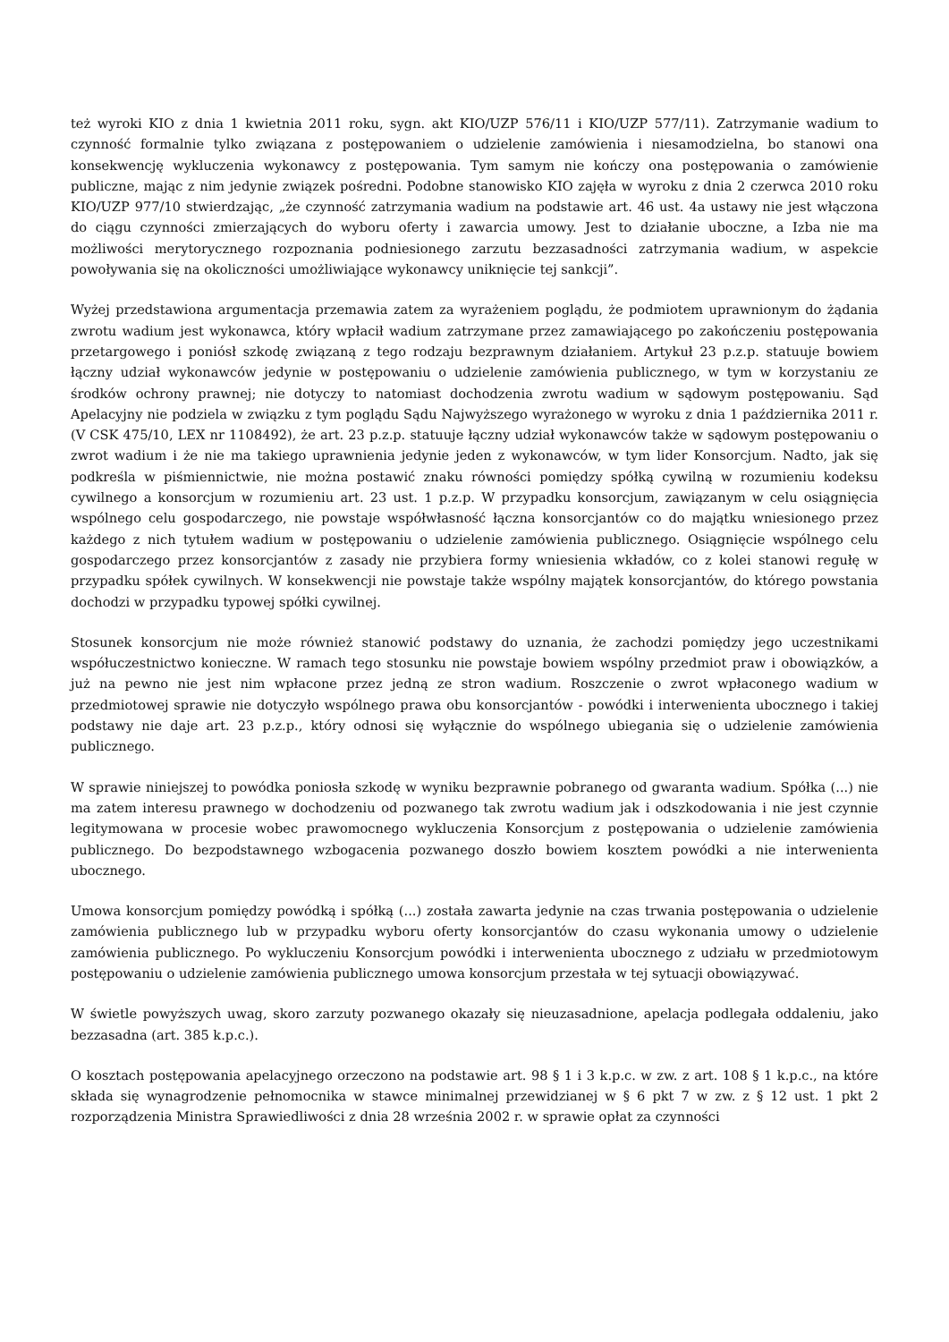też wyroki KIO z dnia 1 kwietnia 2011 roku, sygn. akt KIO/UZP 576/11 i KIO/UZP 577/11). Zatrzymanie wadium to czynność formalnie tylko związana z postępowaniem o udzielenie zamówienia i niesamodzielna, bo stanowi ona konsekwencję wykluczenia wykonawcy z postępowania. Tym samym nie kończy ona postępowania o zamówienie publiczne, mając z nim jedynie związek pośredni. Podobne stanowisko KIO zajęła w wyroku z dnia 2 czerwca 2010 roku KIO/UZP 977/10 stwierdzając, „że czynność zatrzymania wadium na podstawie art. 46 ust. 4a ustawy nie jest włączona do ciągu czynności zmierzających do wyboru oferty i zawarcia umowy. Jest to działanie uboczne, a Izba nie ma możliwości merytorycznego rozpoznania podniesionego zarzutu bezzasadności zatrzymania wadium, w aspekcie powoływania się na okoliczności umożliwiające wykonawcy uniknięcie tej sankcji”.
Wyżej przedstawiona argumentacja przemawia zatem za wyrażeniem poglądu, że podmiotem uprawnionym do żądania zwrotu wadium jest wykonawca, który wpłacił wadium zatrzymane przez zamawiającego po zakończeniu postępowania przetargowego i poniósł szkodę związaną z tego rodzaju bezprawnym działaniem. Artykuł 23 p.z.p. statuuje bowiem łączny udział wykonawców jedynie w postępowaniu o udzielenie zamówienia publicznego, w tym w korzystaniu ze środków ochrony prawnej; nie dotyczy to natomiast dochodzenia zwrotu wadium w sądowym postępowaniu. Sąd Apelacyjny nie podziela w związku z tym poglądu Sądu Najwyższego wyrażonego w wyroku z dnia 1 października 2011 r. (V CSK 475/10, LEX nr 1108492), że art. 23 p.z.p. statuuje łączny udział wykonawców także w sądowym postępowaniu o zwrot wadium i że nie ma takiego uprawnienia jedynie jeden z wykonawców, w tym lider Konsorcjum. Nadto, jak się podkreśla w piśmiennictwie, nie można postawić znaku równości pomiędzy spółką cywilną w rozumieniu kodeksu cywilnego a konsorcjum w rozumieniu art. 23 ust. 1 p.z.p. W przypadku konsorcjum, zawiązanym w celu osiągnięcia wspólnego celu gospodarczego, nie powstaje współwłasność łączna konsorcjantów co do majątku wniesionego przez każdego z nich tytułem wadium w postępowaniu o udzielenie zamówienia publicznego. Osiągnięcie wspólnego celu gospodarczego przez konsorcjantów z zasady nie przybiera formy wniesienia wkładów, co z kolei stanowi regułę w przypadku spółek cywilnych. W konsekwencji nie powstaje także wspólny majątek konsorcjantów, do którego powstania dochodzi w przypadku typowej spółki cywilnej.
Stosunek konsorcjum nie może również stanowić podstawy do uznania, że zachodzi pomiędzy jego uczestnikami współuczestnictwo konieczne. W ramach tego stosunku nie powstaje bowiem wspólny przedmiot praw i obowiązków, a już na pewno nie jest nim wpłacone przez jedną ze stron wadium. Roszczenie o zwrot wpłaconego wadium w przedmiotowej sprawie nie dotyczyło wspólnego prawa obu konsorcjantów - powódki i interwenienta ubocznego i takiej podstawy nie daje art. 23 p.z.p., który odnosi się wyłącznie do wspólnego ubiegania się o udzielenie zamówienia publicznego.
W sprawie niniejszej to powódka poniosła szkodę w wyniku bezprawnie pobranego od gwaranta wadium. Spółka (...) nie ma zatem interesu prawnego w dochodzeniu od pozwanego tak zwrotu wadium jak i odszkodowania i nie jest czynnie legitymowana w procesie wobec prawomocnego wykluczenia Konsorcjum z postępowania o udzielenie zamówienia publicznego. Do bezpodstawnego wzbogacenia pozwanego doszło bowiem kosztem powódki a nie interwenienta ubocznego.
Umowa konsorcjum pomiędzy powódką i spółką (...) została zawarta jedynie na czas trwania postępowania o udzielenie zamówienia publicznego lub w przypadku wyboru oferty konsorcjantów do czasu wykonania umowy o udzielenie zamówienia publicznego. Po wykluczeniu Konsorcjum powódki i interwenienta ubocznego z udziału w przedmiotowym postępowaniu o udzielenie zamówienia publicznego umowa konsorcjum przestała w tej sytuacji obowiązywać.
W świetle powyższych uwag, skoro zarzuty pozwanego okazały się nieuzasadnione, apelacja podlegała oddaleniu, jako bezzasadna (art. 385 k.p.c.).
O kosztach postępowania apelacyjnego orzeczono na podstawie art. 98 § 1 i 3 k.p.c. w zw. z art. 108 § 1 k.p.c., na które składa się wynagrodzenie pełnomocnika w stawce minimalnej przewidzianej w § 6 pkt 7 w zw. z § 12 ust. 1 pkt 2 rozporządzenia Ministra Sprawiedliwości z dnia 28 września 2002 r. w sprawie opłat za czynności